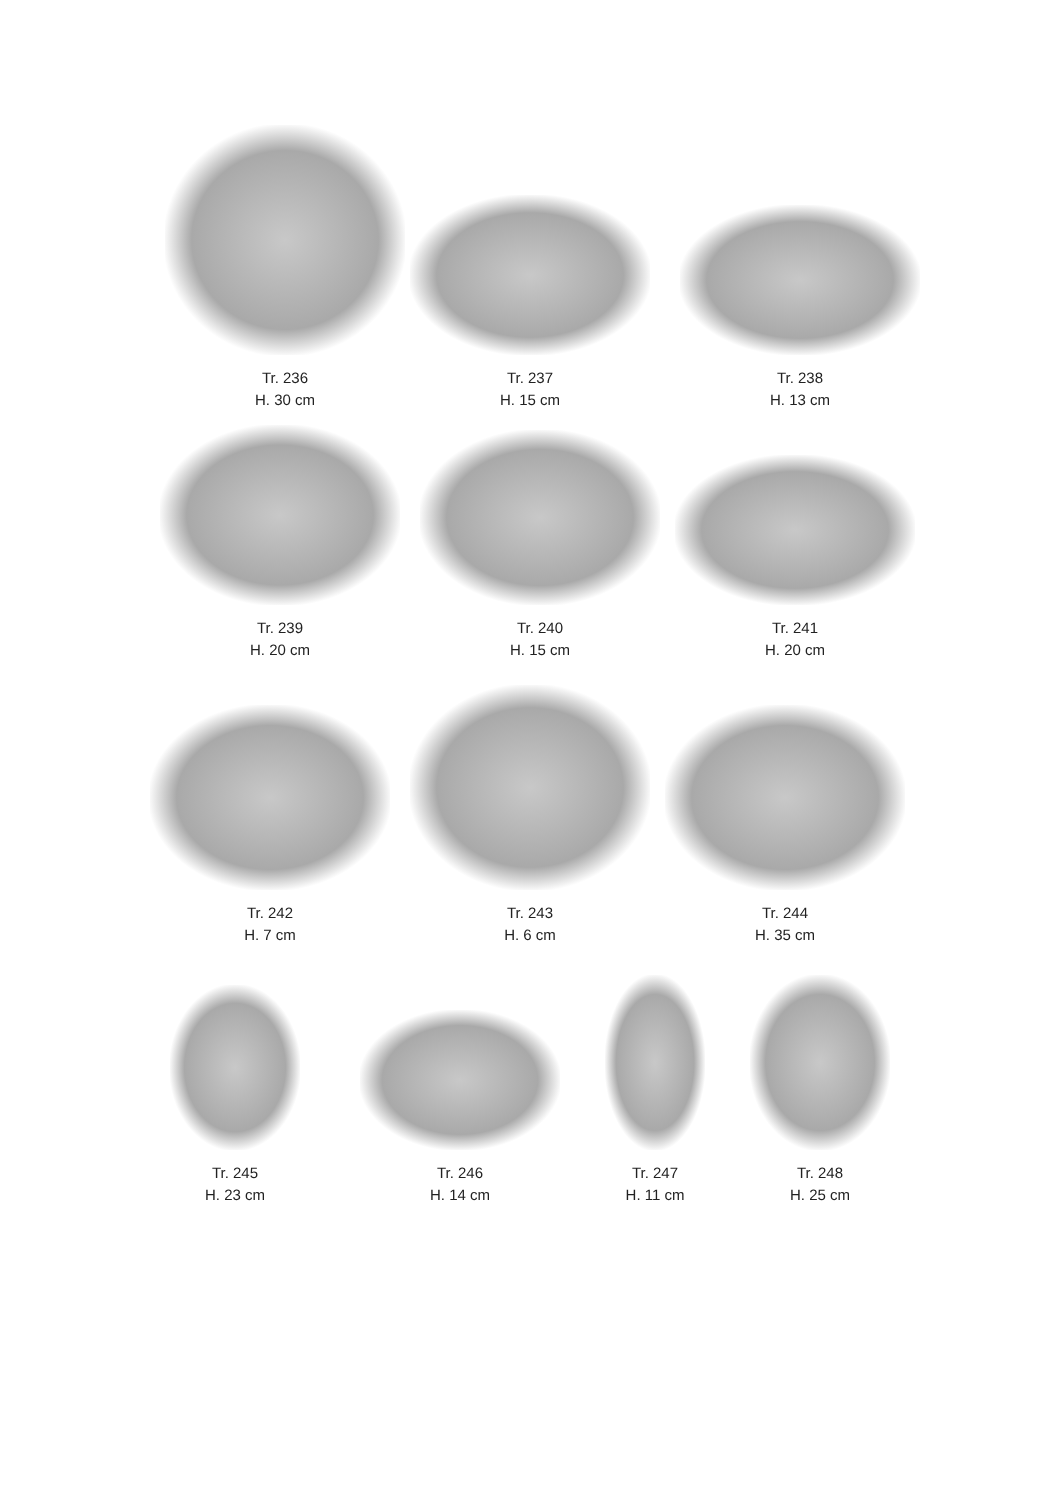Tr. 236
H. 30 cm
Tr. 237
H. 15 cm
Tr. 238
H. 13 cm
Tr. 239
H. 20 cm
Tr. 240
H. 15 cm
Tr. 241
H. 20 cm
Tr. 242
H. 7 cm
Tr. 243
H. 6 cm
Tr. 244
H. 35 cm
Tr. 245
H. 23 cm
Tr. 246
H. 14 cm
Tr. 247
H. 11 cm
Tr. 248
H. 25 cm